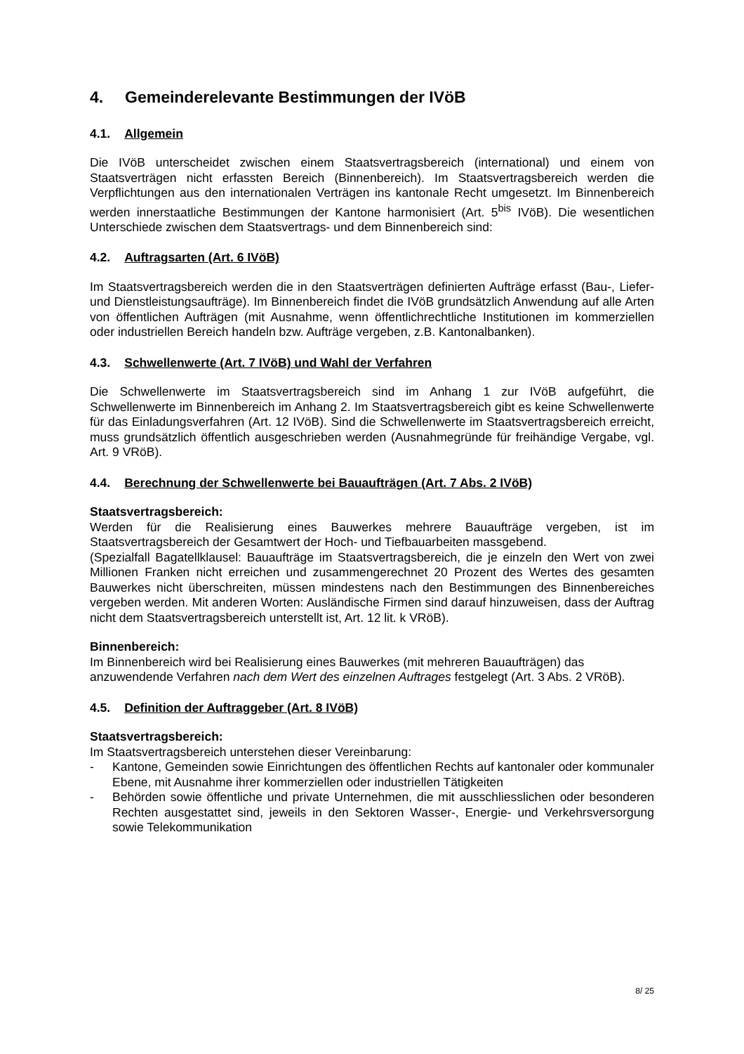4. Gemeinderelevante Bestimmungen der IVöB
4.1. Allgemein
Die IVöB unterscheidet zwischen einem Staatsvertragsbereich (international) und einem von Staatsverträgen nicht erfassten Bereich (Binnenbereich). Im Staatsvertragsbereich werden die Verpflichtungen aus den internationalen Verträgen ins kantonale Recht umgesetzt. Im Binnenbereich werden innerstaatliche Bestimmungen der Kantone harmonisiert (Art. 5<sup>bis</sup> IVöB). Die wesentlichen Unterschiede zwischen dem Staatsvertrags- und dem Binnenbereich sind:
4.2. Auftragsarten (Art. 6 IVöB)
Im Staatsvertragsbereich werden die in den Staatsverträgen definierten Aufträge erfasst (Bau-, Liefer- und Dienstleistungsaufträge). Im Binnenbereich findet die IVöB grundsätzlich Anwendung auf alle Arten von öffentlichen Aufträgen (mit Ausnahme, wenn öffentlichrechtliche Institutionen im kommerziellen oder industriellen Bereich handeln bzw. Aufträge vergeben, z.B. Kantonalbanken).
4.3. Schwellenwerte (Art. 7 IVöB) und Wahl der Verfahren
Die Schwellenwerte im Staatsvertragsbereich sind im Anhang 1 zur IVöB aufgeführt, die Schwellenwerte im Binnenbereich im Anhang 2. Im Staatsvertragsbereich gibt es keine Schwellenwerte für das Einladungsverfahren (Art. 12 IVöB). Sind die Schwellenwerte im Staatsvertragsbereich erreicht, muss grundsätzlich öffentlich ausgeschrieben werden (Ausnahmegründe für freihändige Vergabe, vgl. Art. 9 VRöB).
4.4. Berechnung der Schwellenwerte bei Bauaufträgen (Art. 7 Abs. 2 IVöB)
Staatsvertragsbereich:
Werden für die Realisierung eines Bauwerkes mehrere Bauaufträge vergeben, ist im Staatsvertragsbereich der Gesamtwert der Hoch- und Tiefbauarbeiten massgebend.
(Spezialfall Bagatellklausel: Bauaufträge im Staatsvertragsbereich, die je einzeln den Wert von zwei Millionen Franken nicht erreichen und zusammengerechnet 20 Prozent des Wertes des gesamten Bauwerkes nicht überschreiten, müssen mindestens nach den Bestimmungen des Binnenbereiches vergeben werden. Mit anderen Worten: Ausländische Firmen sind darauf hinzuweisen, dass der Auftrag nicht dem Staatsvertragsbereich unterstellt ist, Art. 12 lit. k VRöB).
Binnenbereich:
Im Binnenbereich wird bei Realisierung eines Bauwerkes (mit mehreren Bauaufträgen) das anzuwendende Verfahren nach dem Wert des einzelnen Auftrages festgelegt (Art. 3 Abs. 2 VRöB).
4.5. Definition der Auftraggeber (Art. 8 IVöB)
Staatsvertragsbereich:
Im Staatsvertragsbereich unterstehen dieser Vereinbarung:
- Kantone, Gemeinden sowie Einrichtungen des öffentlichen Rechts auf kantonaler oder kommunaler Ebene, mit Ausnahme ihrer kommerziellen oder industriellen Tätigkeiten
- Behörden sowie öffentliche und private Unternehmen, die mit ausschliesslichen oder besonderen Rechten ausgestattet sind, jeweils in den Sektoren Wasser-, Energie- und Verkehrsversorgung sowie Telekommunikation
8/ 25